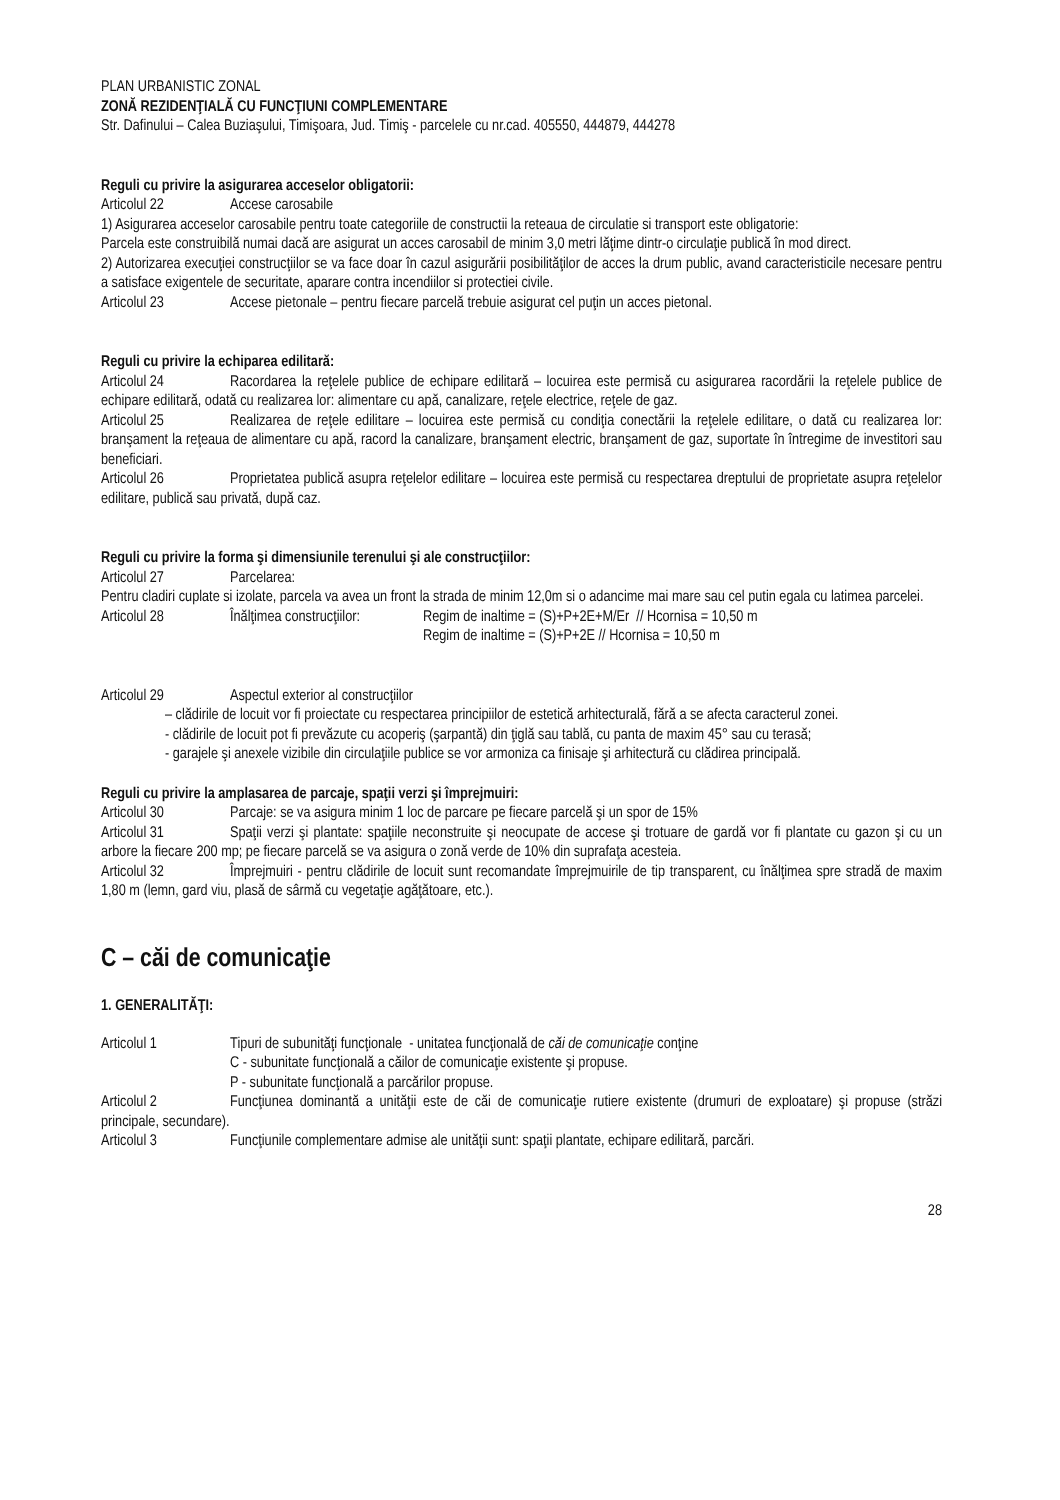PLAN URBANISTIC ZONAL
ZONĂ REZIDENŢIALĂ CU FUNCŢIUNI COMPLEMENTARE
Str. Dafinului – Calea Buziaşului, Timişoara, Jud. Timiş - parcelele cu nr.cad. 405550, 444879, 444278
Reguli cu privire la asigurarea acceselor obligatorii:
Articolul 22 Accese carosabile
1) Asigurarea acceselor carosabile pentru toate categoriile de constructii la reteaua de circulatie si transport este obligatorie:
Parcela este construibilă numai dacă are asigurat un acces carosabil de minim 3,0 metri lăţime dintr-o circulaţie publică în mod direct.
2) Autorizarea execuţiei construcţiilor se va face doar în cazul asigurării posibilităţilor de acces la drum public, avand caracteristicile necesare pentru a satisface exigentele de securitate, aparare contra incendiilor si protectiei civile.
Articolul 23 Accese pietonale – pentru fiecare parcelă trebuie asigurat cel puţin un acces pietonal.
Reguli cu privire la echiparea edilitară:
Articolul 24 Racordarea la reţelele publice de echipare edilitară – locuirea este permisă cu asigurarea racordării la reţelele publice de echipare edilitară, odată cu realizarea lor: alimentare cu apă, canalizare, reţele electrice, reţele de gaz.
Articolul 25 Realizarea de reţele edilitare – locuirea este permisă cu condiţia conectării la reţelele edilitare, o dată cu realizarea lor: branşament la reţeaua de alimentare cu apă, racord la canalizare, branşament electric, branşament de gaz, suportate în întregime de investitori sau beneficiari.
Articolul 26 Proprietatea publică asupra reţelelor edilitare – locuirea este permisă cu respectarea dreptului de proprietate asupra reţelelor edilitare, publică sau privată, după caz.
Reguli cu privire la forma şi dimensiunile terenului şi ale construcţiilor:
Articolul 27 Parcelarea:
Pentru cladiri cuplate si izolate, parcela va avea un front la strada de minim 12,0m si o adancime mai mare sau cel putin egala cu latimea parcelei.
Articolul 28 Înălţimea construcţiilor: Regim de inaltime = (S)+P+2E+M/Er // Hcornisa = 10,50 m
Regim de inaltime = (S)+P+2E // Hcornisa = 10,50 m
Articolul 29 Aspectul exterior al construcţiilor
– clădirile de locuit vor fi proiectate cu respectarea principiilor de estetică arhitecturală, fără a se afecta caracterul zonei.
- clădirile de locuit pot fi prevăzute cu acoperiş (şarpantă) din ţiglă sau tablă, cu panta de maxim 45° sau cu terasă;
- garajele şi anexele vizibile din circulaţiile publice se vor armoniza ca finisaje şi arhitectură cu clădirea principală.
Reguli cu privire la amplasarea de parcaje, spaţii verzi şi împrejmuiri:
Articolul 30 Parcaje: se va asigura minim 1 loc de parcare pe fiecare parcelă şi un spor de 15%
Articolul 31 Spaţii verzi şi plantate: spaţiile neconstruite şi neocupate de accese şi trotuare de gardă vor fi plantate cu gazon şi cu un arbore la fiecare 200 mp; pe fiecare parcelă se va asigura o zonă verde de 10% din suprafaţa acesteia.
Articolul 32 Împrejmuiri - pentru clădirile de locuit sunt recomandate împrejmuirile de tip transparent, cu înălţimea spre stradă de maxim 1,80 m (lemn, gard viu, plasă de sârmă cu vegetaţie agăţătoare, etc.).
C – căi de comunicaţie
1. GENERALITĂŢI:
Articolul 1 Tipuri de subunităţi funcţionale - unitatea funcţională de căi de comunicaţie conţine
C - subunitate funcţională a căilor de comunicaţie existente şi propuse.
P - subunitate funcţională a parcărilor propuse.
Articolul 2 Funcţiunea dominantă a unităţii este de căi de comunicaţie rutiere existente (drumuri de exploatare) şi propuse (străzi principale, secundare).
Articolul 3 Funcţiunile complementare admise ale unităţii sunt: spaţii plantate, echipare edilitară, parcări.
28